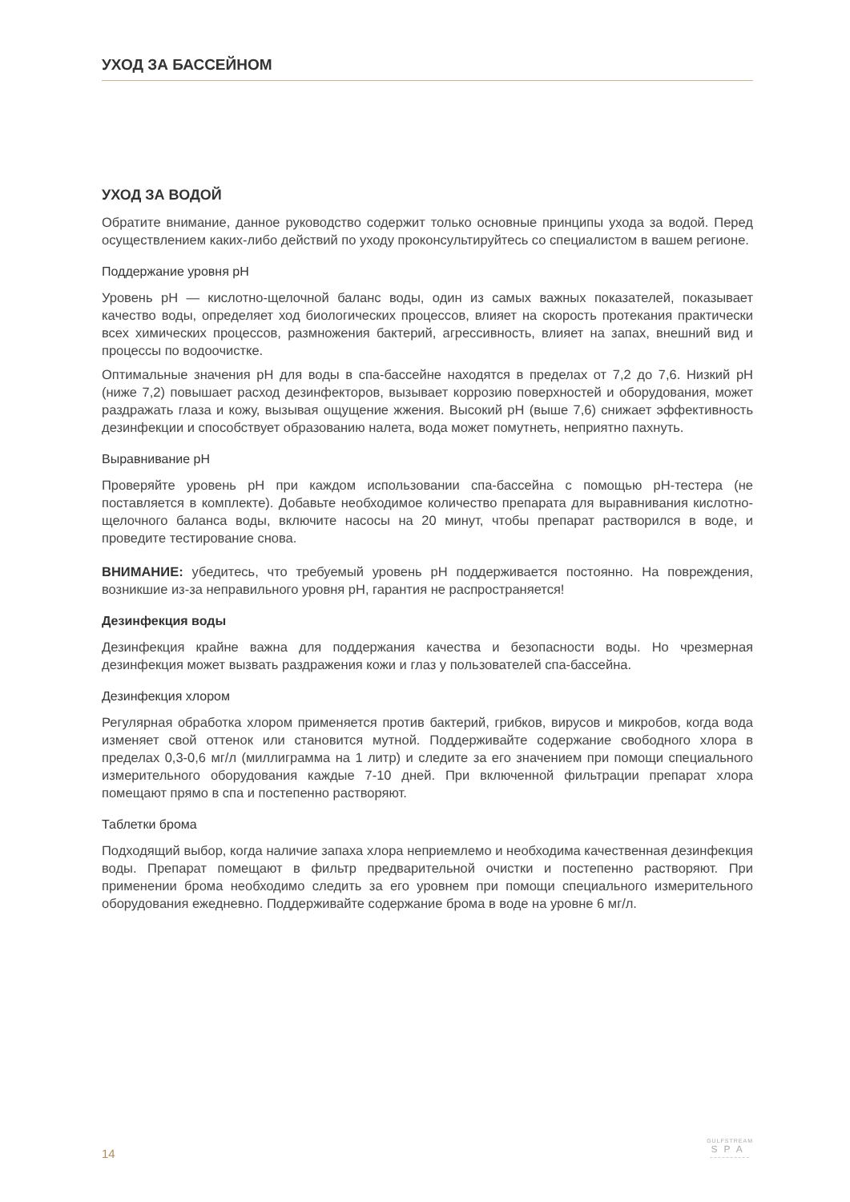УХОД ЗА БАССЕЙНОМ
УХОД ЗА ВОДОЙ
Обратите внимание, данное руководство содержит только основные принципы ухода за водой. Перед осуществлением каких-либо действий по уходу проконсультируйтесь со специалистом в вашем регионе.
Поддержание уровня pH
Уровень pH — кислотно-щелочной баланс воды, один из самых важных показателей, показывает качество воды, определяет ход биологических процессов, влияет на скорость протекания практически всех химических процессов, размножения бактерий, агрессивность, влияет на запах, внешний вид и процессы по водоочистке.
Оптимальные значения pH для воды в спа-бассейне находятся в пределах от 7,2 до 7,6. Низкий pH (ниже 7,2) повышает расход дезинфекторов, вызывает коррозию поверх­ностей и оборудования, может раздражать глаза и кожу, вызывая ощущение жжения. Высокий pH (выше 7,6) снижает эффективность дезинфекции и способствует образованию налета, вода может помутнеть, неприятно пахнуть.
Выравнивание pH
Проверяйте уровень pH при каждом использовании спа-бассейна с помощью pH-тестера (не поставляется в комплекте). Добавьте необходимое количество препарата для выравнивания кислотно-щелочного баланса воды, включите насосы на 20 минут, чтобы препарат растворился в воде, и проведите тестирование снова.
ВНИМАНИЕ: убедитесь, что требуемый уровень pH поддерживается постоянно. На повреждения, возникшие из-за неправильного уровня pH, гарантия не распространяется!
Дезинфекция воды
Дезинфекция крайне важна для поддержания качества и безопасности воды. Но чрезмерная дезинфекция может вызвать раздражения кожи и глаз у пользователей спа-бассейна.
Дезинфекция хлором
Регулярная обработка хлором применяется против бактерий, грибков, вирусов и микробов, когда вода изменяет свой оттенок или становится мутной. Поддерживайте содержание свободного хлора в пределах 0,3-0,6 мг/л (миллиграмма на 1 литр) и следите за его значением при помощи специального измерительного оборудования каждые 7-10 дней. При включенной фильтрации препарат хлора помещают прямо в спа и постепенно растворяют.
Таблетки брома
Подходящий выбор, когда наличие запаха хлора неприемлемо и необходима качественная дезинфекция воды. Препарат помещают в фильтр предварительной очистки и постепенно растворяют. При применении брома необходимо следить за его уровнем при помощи специального измерительного оборудования ежедневно. Поддерживайте содержание брома в воде на уровне 6 мг/л.
14
GULFSTREAM
SPA
~~~~~~~~~~